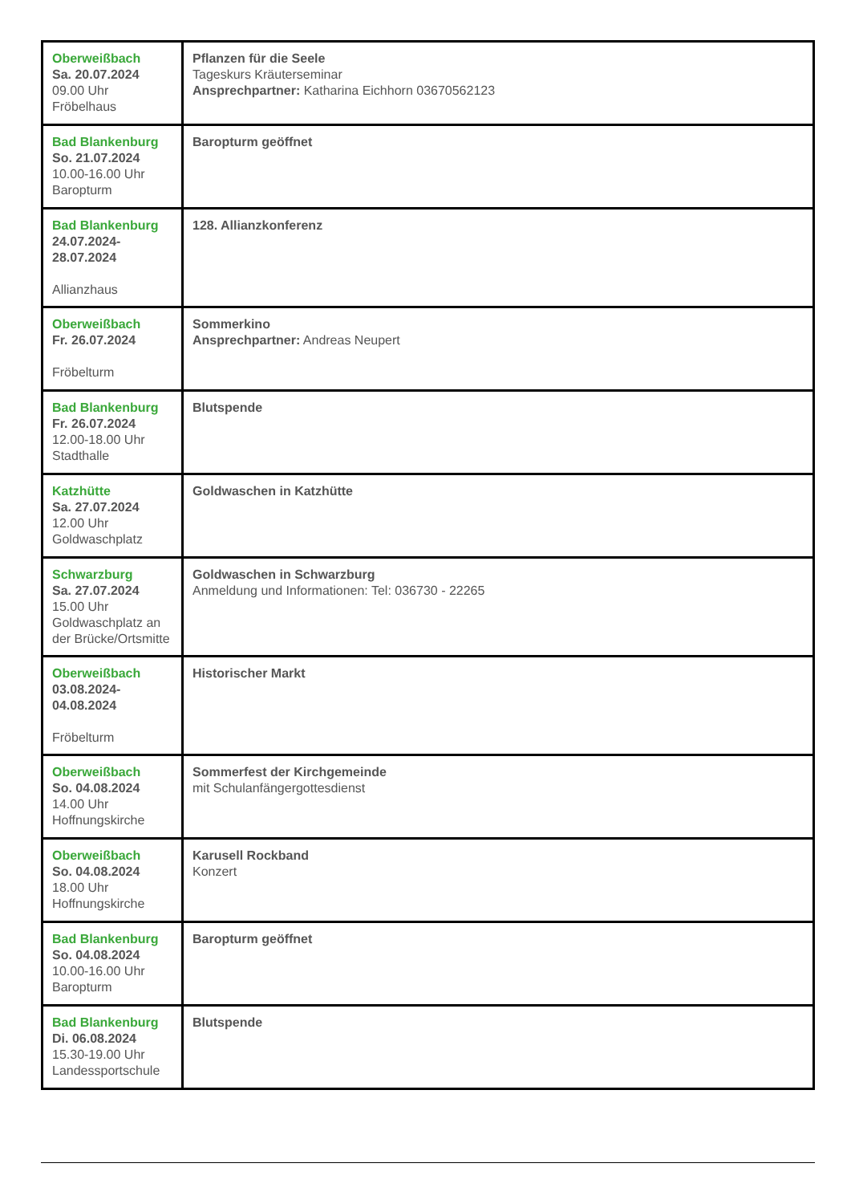| Oberweißbach Sa. 20.07.2024 09.00 Uhr Fröbelhaus | Pflanzen für die Seele Tageskurs Kräuterseminar Ansprechpartner: Katharina Eichhorn 03670562123 |
| Bad Blankenburg So. 21.07.2024 10.00-16.00 Uhr Baropturm | Baropturm geöffnet |
| Bad Blankenburg 24.07.2024- 28.07.2024 Allianzhaus | 128. Allianzkonferenz |
| Oberweißbach Fr. 26.07.2024 Fröbelturm | Sommerkino Ansprechpartner: Andreas Neupert |
| Bad Blankenburg Fr. 26.07.2024 12.00-18.00 Uhr Stadthalle | Blutspende |
| Katzhütte Sa. 27.07.2024 12.00 Uhr Goldwaschplatz | Goldwaschen in Katzhütte |
| Schwarzburg Sa. 27.07.2024 15.00 Uhr Goldwaschplatz an der Brücke/Ortsmitte | Goldwaschen in Schwarzburg Anmeldung und Informationen: Tel: 036730 - 22265 |
| Oberweißbach 03.08.2024- 04.08.2024 Fröbelturm | Historischer Markt |
| Oberweißbach So. 04.08.2024 14.00 Uhr Hoffnungskirche | Sommerfest der Kirchgemeinde mit Schulanfängergottesdienst |
| Oberweißbach So. 04.08.2024 18.00 Uhr Hoffnungskirche | Karusell Rockband Konzert |
| Bad Blankenburg So. 04.08.2024 10.00-16.00 Uhr Baropturm | Baropturm geöffnet |
| Bad Blankenburg Di. 06.08.2024 15.30-19.00 Uhr Landessportschule | Blutspende |